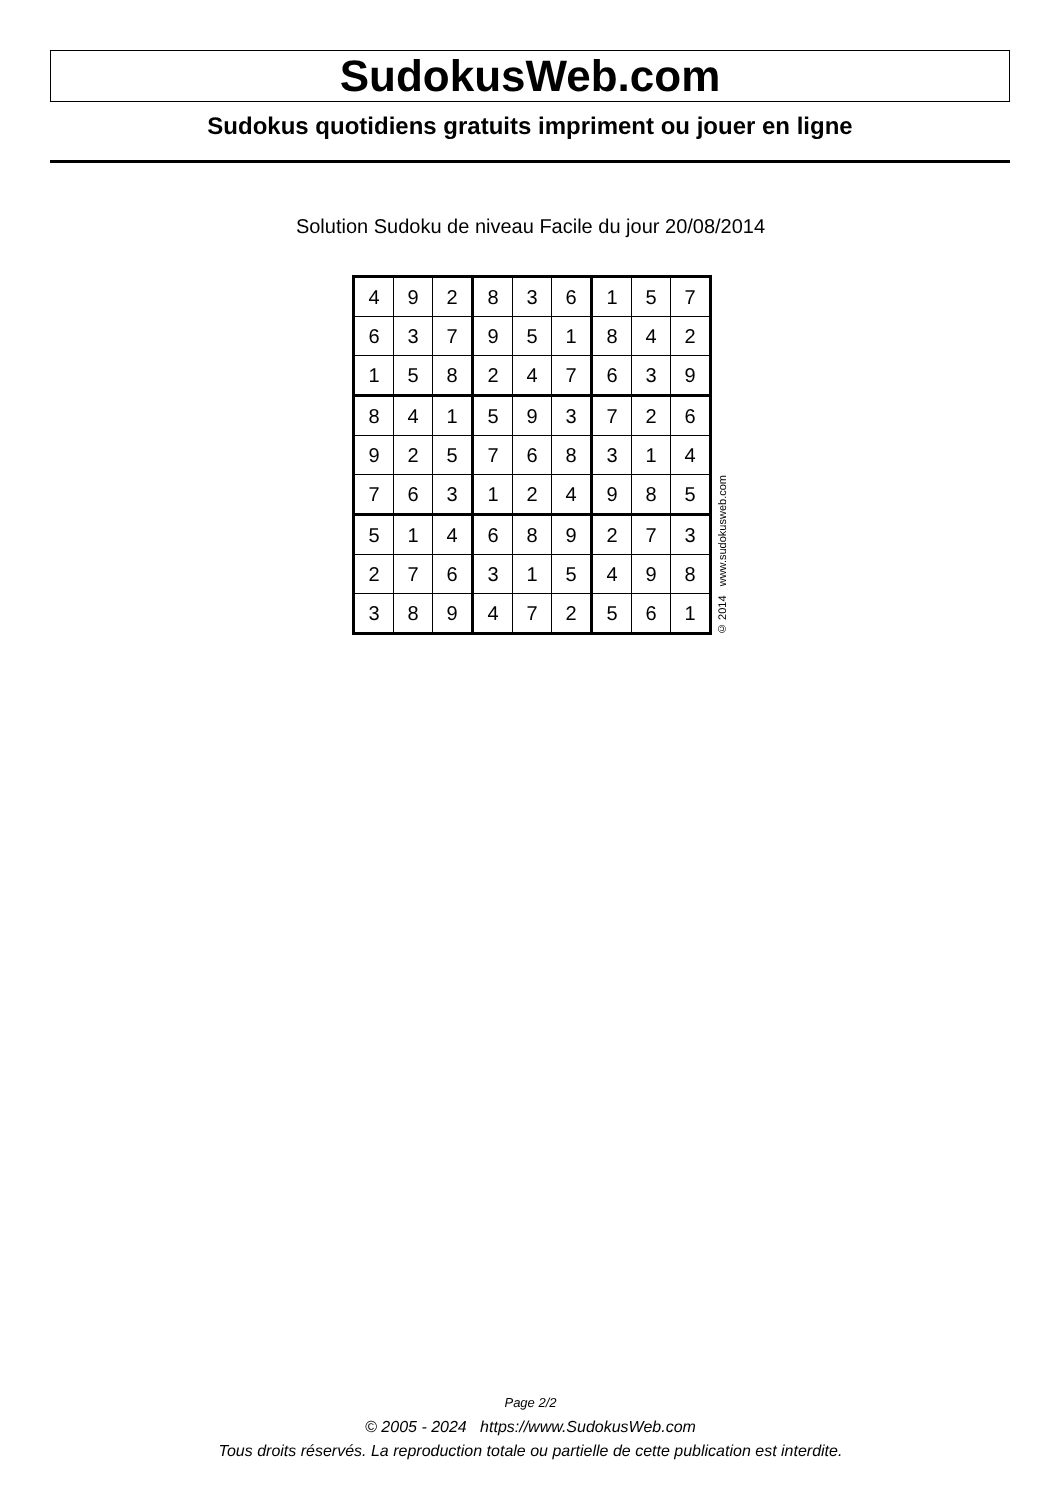SudokusWeb.com
Sudokus quotidiens gratuits impriment ou jouer en ligne
Solution Sudoku de niveau Facile du jour 20/08/2014
| 4 | 9 | 2 | 8 | 3 | 6 | 1 | 5 | 7 |
| 6 | 3 | 7 | 9 | 5 | 1 | 8 | 4 | 2 |
| 1 | 5 | 8 | 2 | 4 | 7 | 6 | 3 | 9 |
| 8 | 4 | 1 | 5 | 9 | 3 | 7 | 2 | 6 |
| 9 | 2 | 5 | 7 | 6 | 8 | 3 | 1 | 4 |
| 7 | 6 | 3 | 1 | 2 | 4 | 9 | 8 | 5 |
| 5 | 1 | 4 | 6 | 8 | 9 | 2 | 7 | 3 |
| 2 | 7 | 6 | 3 | 1 | 5 | 4 | 9 | 8 |
| 3 | 8 | 9 | 4 | 7 | 2 | 5 | 6 | 1 |
© 2014 www.sudokusweb.com
Page 2/2
© 2005 - 2024 https://www.SudokusWeb.com
Tous droits réservés. La reproduction totale ou partielle de cette publication est interdite.